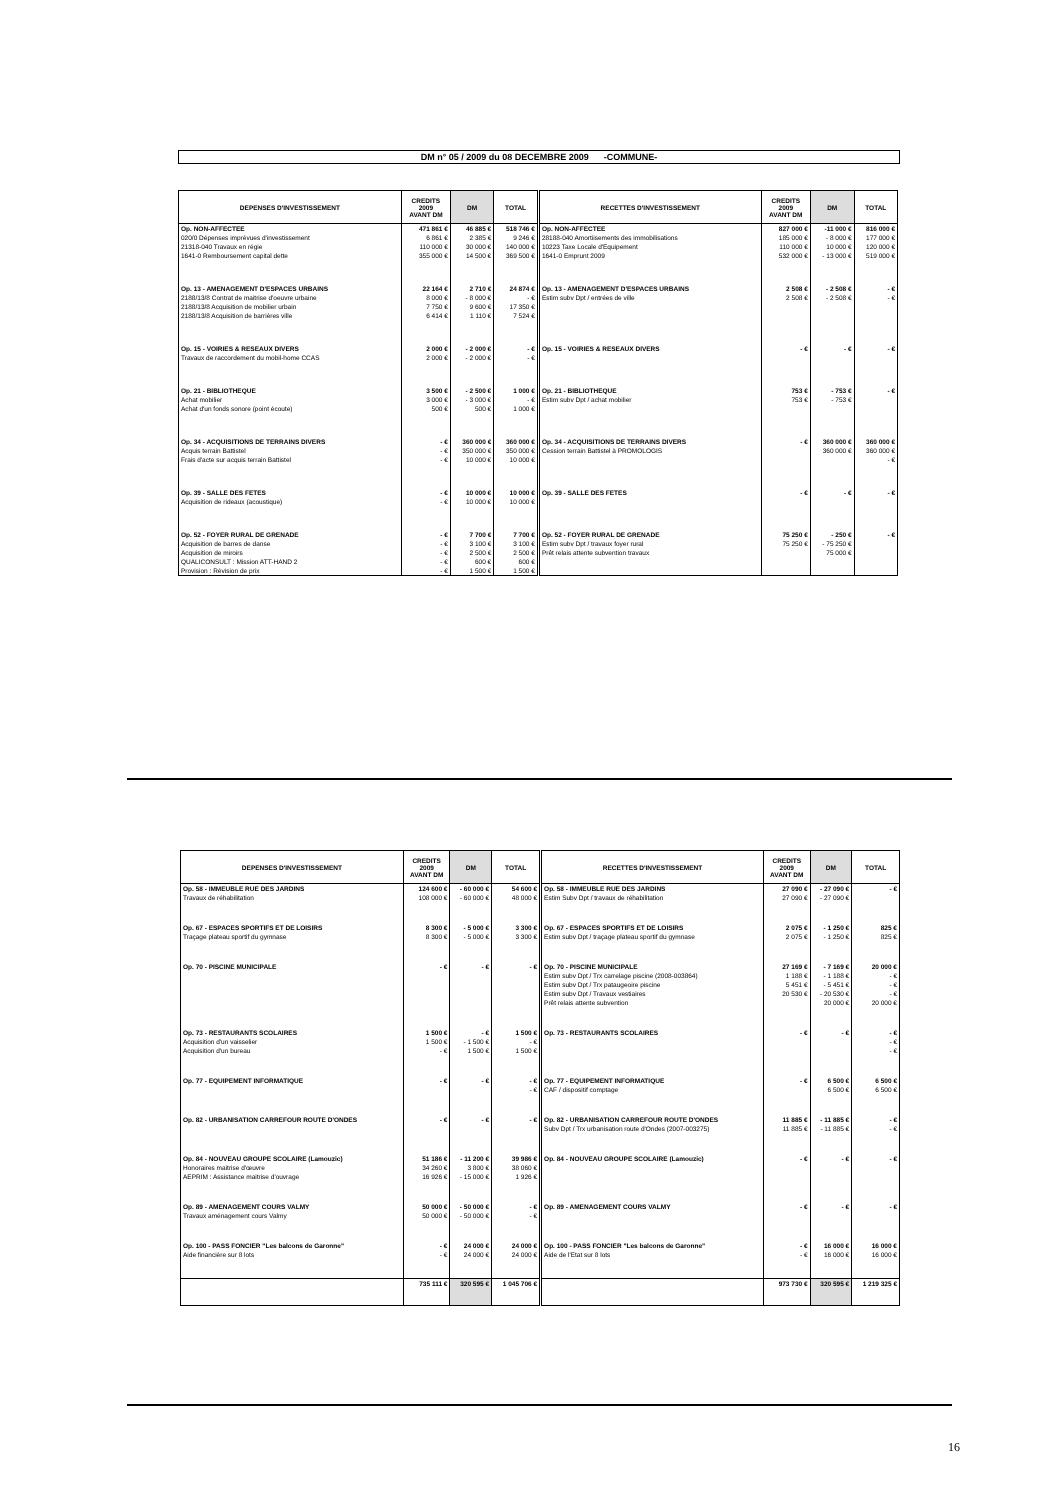DM n° 05 / 2009 du 08 DECEMBRE 2009 -COMMUNE-
| DEPENSES D'INVESTISSEMENT | CREDITS 2009 AVANT DM | DM | TOTAL | RECETTES D'INVESTISSEMENT | CREDITS 2009 AVANT DM | DM | TOTAL |
| --- | --- | --- | --- | --- | --- | --- | --- |
| Op. NON-AFFECTEE | 471 861 € | 46 885 € | 518 746 € | Op. NON-AFFECTEE | 827 000 € | -11 000 € | 816 000 € |
| 020/0 Dépenses imprévues d'investissement | 6 861 € | 2 385 € | 9 246 € | 28188-040 Amortiisements des immobilisations | 185 000 € | - 8 000 € | 177 000 € |
| 21318-040 Travaux en régie | 110 000 € | 30 000 € | 140 000 € | 10223 Taxe Locale d'Equipement | 110 000 € | 10 000 € | 120 000 € |
| 1641-0 Remboursement capital dette | 355 000 € | 14 500 € | 369 500 € | 1641-0 Emprunt 2009 | 532 000 € | - 13 000 € | 519 000 € |
| Op. 13 - AMENAGEMENT D'ESPACES URBAINS | 22 164 € | 2 710 € | 24 874 € | Op. 13 - AMENAGEMENT D'ESPACES URBAINS | 2 508 € | - 2 508 € | - € |
| 2188/13/8 Contrat de maitrise d'oeuvre urbaine | 8 000 € | - 8 000 € | - € | Estim subv Dpt / entrées de ville | 2 508 € | - 2 508 € | - € |
| 2188/13/8 Acquisition de mobilier urbain | 7 750 € | 9 600 € | 17 350 € | | | | |
| 2188/13/8 Acquisition de barrières ville | 6 414 € | 1 110 € | 7 524 € | | | | |
| Op. 15 - VOIRIES & RESEAUX DIVERS | 2 000 € | - 2 000 € | - € | Op. 15 - VOIRIES & RESEAUX DIVERS | - € | - € | - € |
| Travaux de raccordement du mobil-home CCAS | 2 000 € | - 2 000 € | - € | | | | |
| Op. 21 - BIBLIOTHEQUE | 3 500 € | - 2 500 € | 1 000 € | Op. 21 - BIBLIOTHEQUE | 753 € | - 753 € | - € |
| Achat mobilier | 3 000 € | - 3 000 € | - € | Estim subv Dpt / achat mobilier | 753 € | - 753 € | |
| Achat d'un fonds sonore (point écoute) | 500 € | 500 € | 1 000 € | | | | |
| Op. 34 - ACQUISITIONS DE TERRAINS DIVERS | - € | 360 000 € | 360 000 € | Op. 34 - ACQUISITIONS DE TERRAINS DIVERS | - € | 360 000 € | 360 000 € |
| Acquis terrain Battistel | - € | 350 000 € | 350 000 € | Cession terrain Battistel à PROMOLOGIS | | 360 000 € | 360 000 € |
| Frais d'acte sur acquis terrain Battistel | - € | 10 000 € | 10 000 € | | | | - € |
| Op. 39 - SALLE DES FETES | - € | 10 000 € | 10 000 € | Op. 39 - SALLE DES FETES | - € | - € | - € |
| Acquisition de rideaux (acoustique) | - € | 10 000 € | 10 000 € | | | | |
| Op. 52 - FOYER RURAL DE GRENADE | - € | 7 700 € | 7 700 € | Op. 52 - FOYER RURAL DE GRENADE | 75 250 € | - 250 € | - € |
| Acquisition de barres de danse | - € | 3 100 € | 3 100 € | Estim subv Dpt / travaux foyer rural | 75 250 € | - 75 250 € | |
| Acquisition de miroirs | - € | 2 500 € | 2 500 € | Prêt relais attente subvention travaux | | 75 000 € | |
| QUALICONSULT : Mission ATT-HAND 2 | - € | 600 € | 600 € | | | | |
| Provision : Révision de prix | - € | 1 500 € | 1 500 € | | | | |
| DEPENSES D'INVESTISSEMENT | CREDITS 2009 AVANT DM | DM | TOTAL | RECETTES D'INVESTISSEMENT | CREDITS 2009 AVANT DM | DM | TOTAL |
| --- | --- | --- | --- | --- | --- | --- | --- |
| Op. 58 - IMMEUBLE RUE DES JARDINS | 124 600 € | - 60 000 € | 54 600 € | Op. 58 - IMMEUBLE RUE DES JARDINS | 27 090 € | - 27 090 € | - € |
| Travaux de réhabilitation | 108 000 € | - 60 000 € | 48 000 € | Estim Subv Dpt / travaux de réhabilitation | 27 090 € | - 27 090 € | |
| Op. 67 - ESPACES SPORTIFS ET DE LOISIRS | 8 300 € | - 5 000 € | 3 300 € | Op. 67 - ESPACES SPORTIFS ET DE LOISIRS | 2 075 € | - 1 250 € | 825 € |
| Traçage plateau sportif du gymnase | 8 300 € | - 5 000 € | 3 300 € | Estim subv Dpt / traçage plateau sportif du gymnase | 2 075 € | - 1 250 € | 825 € |
| Op. 70 - PISCINE MUNICIPALE | - € | - € | - € | Op. 70 - PISCINE MUNICIPALE | 27 169 € | - 7 169 € | 20 000 € |
| | | | | Estim subv Dpt / Trx carrelage piscine (2008-003864) | 1 188 € | - 1 188 € | - € |
| | | | | Estim subv Dpt / Trx pataugeoire piscine | 5 451 € | - 5 451 € | - € |
| | | | | Estim subv Dpt / Travaux vestiaires | 20 530 € | - 20 530 € | - € |
| | | | | Prêt relais attente subvention | | 20 000 € | 20 000 € |
| Op. 73 - RESTAURANTS SCOLAIRES | 1 500 € | - € | 1 500 € | Op. 73 - RESTAURANTS SCOLAIRES | - € | - € | - € |
| Acquisition d'un vaisselier | 1 500 € | - 1 500 € | - € | | | | - € |
| Acquisition d'un bureau | - € | 1 500 € | 1 500 € | | | | - € |
| Op. 77 - EQUIPEMENT INFORMATIQUE | - € | - € | - € | Op. 77 - EQUIPEMENT INFORMATIQUE | - € | 6 500 € | 6 500 € |
| | | | - € | CAF / dispositif comptage | | 6 500 € | 6 500 € |
| Op. 82 - URBANISATION CARREFOUR ROUTE D'ONDES | - € | - € | - € | Op. 82 - URBANISATION CARREFOUR ROUTE D'ONDES | 11 885 € | - 11 885 € | - € |
| | | | | Subv Dpt / Trx urbanisation route d'Ondes (2007-003275) | 11 885 € | - 11 885 € | - € |
| Op. 84 - NOUVEAU GROUPE SCOLAIRE (Lamouzic) | 51 186 € | - 11 200 € | 39 986 € | Op. 84 - NOUVEAU GROUPE SCOLAIRE (Lamouzic) | - € | - € | - € |
| Honoraires maitrise d'œuvre | 34 260 € | 3 800 € | 38 060 € | | | | |
| AEPRIM : Assistance maitrise d'ouvrage | 16 926 € | - 15 000 € | 1 926 € | | | | |
| Op. 89 - AMENAGEMENT COURS VALMY | 50 000 € | - 50 000 € | - € | Op. 89 - AMENAGEMENT COURS VALMY | - € | - € | - € |
| Travaux aménagement cours Valmy | 50 000 € | - 50 000 € | - € | | | | |
| Op. 100 - PASS FONCIER "Les balcons de Garonne" | - € | 24 000 € | 24 000 € | Op. 100 - PASS FONCIER "Les balcons de Garonne" | - € | 16 000 € | 16 000 € |
| Aide financière sur 8 lots | - € | 24 000 € | 24 000 € | Aide de l'Etat sur 8 lots | - € | 16 000 € | 16 000 € |
| | 735 111 € | 320 595 € | 1 045 706 € | | 973 730 € | 320 595 € | 1 219 325 € |
16